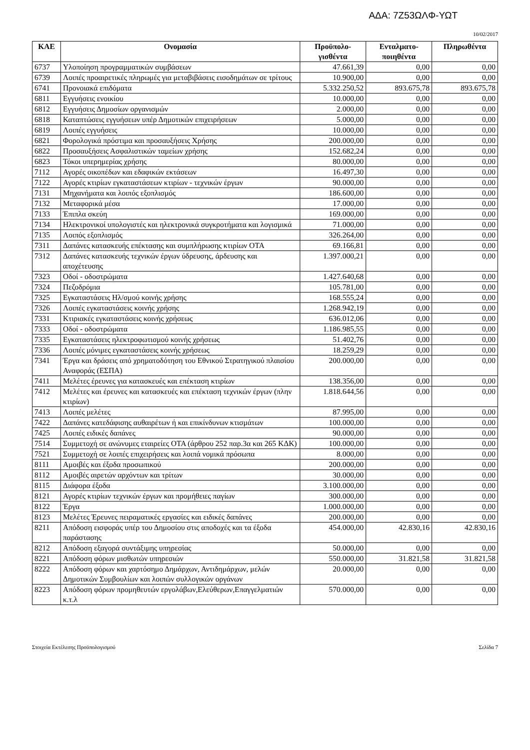ΑΔΑ: 7Ζ53ΩΛΦ-ΥΩΤ
10/02/2017
| ΚΑΕ | Ονομασία | Προϋπολο- γισθέντα | Ενταλματο- ποιηθέντα | Πληρωθέντα |
| --- | --- | --- | --- | --- |
| 6737 | Υλοποίηση προγραμματικών συμβάσεων | 47.661,39 | 0,00 | 0,00 |
| 6739 | Λοιπές προαιρετικές πληρωμές για μεταβιβάσεις εισοδημάτων σε τρίτους | 10.900,00 | 0,00 | 0,00 |
| 6741 | Προνοιακά επιδόματα | 5.332.250,52 | 893.675,78 | 893.675,78 |
| 6811 | Εγγυήσεις ενοικίου | 10.000,00 | 0,00 | 0,00 |
| 6812 | Εγγυήσεις Δημοσίων οργανισμών | 2.000,00 | 0,00 | 0,00 |
| 6818 | Καταπτώσεις εγγυήσεων υπέρ Δημοτικών επιχειρήσεων | 5.000,00 | 0,00 | 0,00 |
| 6819 | Λοιπές εγγυήσεις | 10.000,00 | 0,00 | 0,00 |
| 6821 | Φορολογικά πρόστιμα και προσαυξήσεις Χρήσης | 200.000,00 | 0,00 | 0,00 |
| 6822 | Προσαυξήσεις Ασφαλιστικών ταμείων χρήσης | 152.682,24 | 0,00 | 0,00 |
| 6823 | Τόκοι υπερημερίας χρήσης | 80.000,00 | 0,00 | 0,00 |
| 7112 | Αγορές οικοπέδων και εδαφικών εκτάσεων | 16.497,30 | 0,00 | 0,00 |
| 7122 | Αγορές κτιρίων εγκαταστάσεων κτιρίων - τεχνικών έργων | 90.000,00 | 0,00 | 0,00 |
| 7131 | Μηχανήματα και λοιπός εξοπλισμός | 186.600,00 | 0,00 | 0,00 |
| 7132 | Μεταφορικά μέσα | 17.000,00 | 0,00 | 0,00 |
| 7133 | Έπιπλα σκεύη | 169.000,00 | 0,00 | 0,00 |
| 7134 | Ηλεκτρονικοί υπολογιστές και ηλεκτρονικά συγκροτήματα και λογισμικά | 71.000,00 | 0,00 | 0,00 |
| 7135 | Λοιπός εξοπλισμός | 326.264,00 | 0,00 | 0,00 |
| 7311 | Δαπάνες κατασκευής επέκτασης και συμπλήρωσης κτιρίων ΟΤΑ | 69.166,81 | 0,00 | 0,00 |
| 7312 | Δαπάνες κατασκευής τεχνικών έργων ύδρευσης, άρδευσης και αποχέτευσης | 1.397.000,21 | 0,00 | 0,00 |
| 7323 | Οδοί - οδοστρώματα | 1.427.640,68 | 0,00 | 0,00 |
| 7324 | Πεζοδρόμια | 105.781,00 | 0,00 | 0,00 |
| 7325 | Εγκαταστάσεις Ηλ/σμού κοινής χρήσης | 168.555,24 | 0,00 | 0,00 |
| 7326 | Λοιπές εγκαταστάσεις κοινής χρήσης | 1.268.942,19 | 0,00 | 0,00 |
| 7331 | Κτιριακές εγκαταστάσεις κοινής χρήσεως | 636.012,06 | 0,00 | 0,00 |
| 7333 | Οδοί - οδοστρώματα | 1.186.985,55 | 0,00 | 0,00 |
| 7335 | Εγκαταστάσεις ηλεκτροφωτισμού κοινής χρήσεως | 51.402,76 | 0,00 | 0,00 |
| 7336 | Λοιπές μόνιμες εγκαταστάσεις κοινής χρήσεως | 18.259,29 | 0,00 | 0,00 |
| 7341 | Έργα και δράσεις από χρηματοδότηση του Εθνικού Στρατηγικού πλαισίου Αναφοράς (ΕΣΠΑ) | 200.000,00 | 0,00 | 0,00 |
| 7411 | Μελέτες έρευνες για κατασκευές και επέκταση κτιρίων | 138.356,00 | 0,00 | 0,00 |
| 7412 | Μελέτες και έρευνες και κατασκευές και επέκταση τεχνικών έργων (πλην κτιρίων) | 1.818.644,56 | 0,00 | 0,00 |
| 7413 | Λοιπές μελέτες | 87.995,00 | 0,00 | 0,00 |
| 7422 | Δαπάνες κατεδάφισης αυθαιρέτων ή και επικίνδυνων κτισμάτων | 100.000,00 | 0,00 | 0,00 |
| 7425 | Λοιπές ειδικές δαπάνες | 90.000,00 | 0,00 | 0,00 |
| 7514 | Συμμετοχή σε ανώνυμες εταιρείες ΟΤΑ (άρθρου 252 παρ.3α και 265 ΚΔΚ) | 100.000,00 | 0,00 | 0,00 |
| 7521 | Συμμετοχή σε λοιπές επιχειρήσεις και λοιπά νομικά πρόσωπα | 8.000,00 | 0,00 | 0,00 |
| 8111 | Αμοιβές και έξοδα προσωπικού | 200.000,00 | 0,00 | 0,00 |
| 8112 | Αμοιβές αιρετών αρχόντων και τρίτων | 30.000,00 | 0,00 | 0,00 |
| 8115 | Διάφορα έξοδα | 3.100.000,00 | 0,00 | 0,00 |
| 8121 | Αγορές κτιρίων τεχνικών έργων και προμήθειες παγίων | 300.000,00 | 0,00 | 0,00 |
| 8122 | Έργα | 1.000.000,00 | 0,00 | 0,00 |
| 8123 | Μελέτες Έρευνες πειραματικές εργασίες και ειδικές δαπάνες | 200.000,00 | 0,00 | 0,00 |
| 8211 | Απόδοση εισφοράς υπέρ του Δημοσίου στις αποδοχές και τα έξοδα παράστασης | 454.000,00 | 42.830,16 | 42.830,16 |
| 8212 | Απόδοση εξαγορά συντάξιμης υπηρεσίας | 50.000,00 | 0,00 | 0,00 |
| 8221 | Απόδοση φόρων μισθωτών υπηρεσιών | 550.000,00 | 31.821,58 | 31.821,58 |
| 8222 | Απόδοση φόρων και χαρτόσημο Δημάρχων, Αντιδημάρχων, μελών Δημοτικών Συμβουλίων και λοιπών συλλογικών οργάνων | 20.000,00 | 0,00 | 0,00 |
| 8223 | Απόδοση φόρων προμηθευτών εργολάβων,Ελεύθερων,Επαγγελματιών κ.τ.λ | 570.000,00 | 0,00 | 0,00 |
Στοιχεία Εκτέλεσης Προϋπολογισμού Σελίδα 7